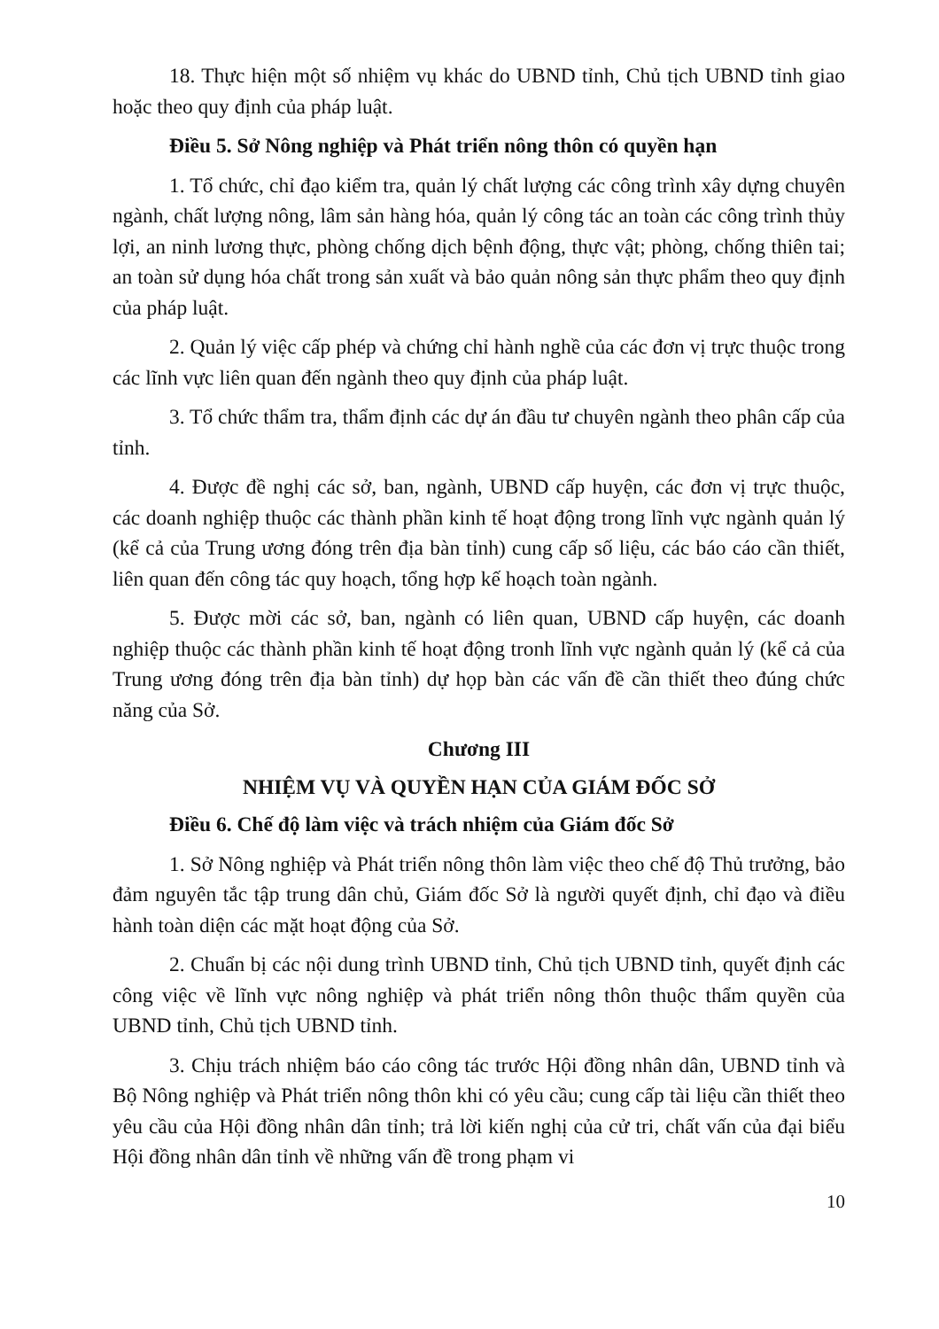18. Thực hiện một số nhiệm vụ khác do UBND tỉnh, Chủ tịch UBND tỉnh giao hoặc theo quy định của pháp luật.
Điều 5. Sở Nông nghiệp và Phát triển nông thôn có quyền hạn
1. Tổ chức, chỉ đạo kiểm tra, quản lý chất lượng các công trình xây dựng chuyên ngành, chất lượng nông, lâm sản hàng hóa, quản lý công tác an toàn các công trình thủy lợi, an ninh lương thực, phòng chống dịch bệnh động, thực vật; phòng, chống thiên tai; an toàn sử dụng hóa chất trong sản xuất và bảo quản nông sản thực phẩm theo quy định của pháp luật.
2. Quản lý việc cấp phép và chứng chỉ hành nghề của các đơn vị trực thuộc trong các lĩnh vực liên quan đến ngành theo quy định của pháp luật.
3. Tổ chức thẩm tra, thẩm định các dự án đầu tư chuyên ngành theo phân cấp của tỉnh.
4. Được đề nghị các sở, ban, ngành, UBND cấp huyện, các đơn vị trực thuộc, các doanh nghiệp thuộc các thành phần kinh tế hoạt động trong lĩnh vực ngành quản lý (kể cả của Trung ương đóng trên địa bàn tỉnh) cung cấp số liệu, các báo cáo cần thiết, liên quan đến công tác quy hoạch, tổng hợp kế hoạch toàn ngành.
5. Được mời các sở, ban, ngành có liên quan, UBND cấp huyện, các doanh nghiệp thuộc các thành phần kinh tế hoạt động tronh lĩnh vực ngành quản lý (kể cả của Trung ương đóng trên địa bàn tỉnh) dự họp bàn các vấn đề cần thiết theo đúng chức năng của Sở.
Chương III
NHIỆM VỤ VÀ QUYỀN HẠN CỦA GIÁM ĐỐC SỞ
Điều 6. Chế độ làm việc và trách nhiệm của Giám đốc Sở
1. Sở Nông nghiệp và Phát triển nông thôn làm việc theo chế độ Thủ trưởng, bảo đảm nguyên tắc tập trung dân chủ, Giám đốc Sở là người quyết định, chỉ đạo và điều hành toàn diện các mặt hoạt động của Sở.
2. Chuẩn bị các nội dung trình UBND tỉnh, Chủ tịch UBND tỉnh, quyết định các công việc về lĩnh vực nông nghiệp và phát triển nông thôn thuộc thẩm quyền của UBND tỉnh, Chủ tịch UBND tỉnh.
3. Chịu trách nhiệm báo cáo công tác trước Hội đồng nhân dân, UBND tỉnh và Bộ Nông nghiệp và Phát triển nông thôn khi có yêu cầu; cung cấp tài liệu cần thiết theo yêu cầu của Hội đồng nhân dân tỉnh; trả lời kiến nghị của cử tri, chất vấn của đại biểu Hội đồng nhân dân tỉnh về những vấn đề trong phạm vi
10